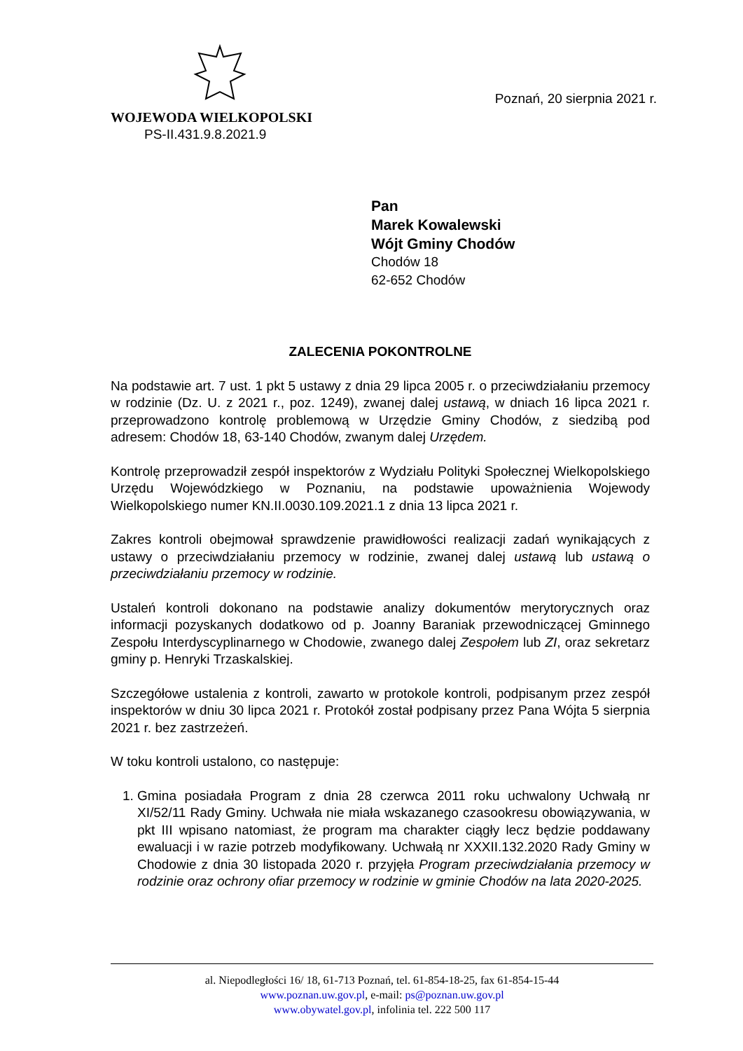Poznań, 20 sierpnia 2021 r.
WOJEWODA WIELKOPOLSKI
PS-II.431.9.8.2021.9
Pan
Marek Kowalewski
Wójt Gminy Chodów
Chodów 18
62-652 Chodów
ZALECENIA POKONTROLNE
Na podstawie art. 7 ust. 1 pkt 5 ustawy z dnia 29 lipca 2005 r. o przeciwdziałaniu przemocy w rodzinie (Dz. U. z 2021 r., poz. 1249), zwanej dalej ustawą, w dniach 16 lipca 2021 r. przeprowadzono kontrolę problemową w Urzędzie Gminy Chodów, z siedzibą pod adresem: Chodów 18, 63-140 Chodów, zwanym dalej Urzędem.
Kontrolę przeprowadził zespół inspektorów z Wydziału Polityki Społecznej Wielkopolskiego Urzędu Wojewódzkiego w Poznaniu, na podstawie upoważnienia Wojewody Wielkopolskiego numer KN.II.0030.109.2021.1 z dnia 13 lipca 2021 r.
Zakres kontroli obejmował sprawdzenie prawidłowości realizacji zadań wynikających z ustawy o przeciwdziałaniu przemocy w rodzinie, zwanej dalej ustawą lub ustawą o przeciwdziałaniu przemocy w rodzinie.
Ustaleń kontroli dokonano na podstawie analizy dokumentów merytorycznych oraz informacji pozyskanych dodatkowo od p. Joanny Baraniak przewodniczącej Gminnego Zespołu Interdyscyplinarnego w Chodowie, zwanego dalej Zespołem lub ZI, oraz sekretarz gminy p. Henryki Trzaskalskiej.
Szczegółowe ustalenia z kontroli, zawarto w protokole kontroli, podpisanym przez zespół inspektorów w dniu 30 lipca 2021 r. Protokół został podpisany przez Pana Wójta 5 sierpnia 2021 r. bez zastrzeżeń.
W toku kontroli ustalono, co następuje:
1. Gmina posiadała Program z dnia 28 czerwca 2011 roku uchwalony Uchwałą nr XI/52/11 Rady Gminy. Uchwała nie miała wskazanego czasookresu obowiązywania, w pkt III wpisano natomiast, że program ma charakter ciągły lecz będzie poddawany ewaluacji i w razie potrzeb modyfikowany. Uchwałą nr XXXII.132.2020 Rady Gminy w Chodowie z dnia 30 listopada 2020 r. przyjęła Program przeciwdziałania przemocy w rodzinie oraz ochrony ofiar przemocy w rodzinie w gminie Chodów na lata 2020-2025.
al. Niepodległości 16/ 18, 61-713 Poznań, tel. 61-854-18-25, fax 61-854-15-44
www.poznan.uw.gov.pl, e-mail: ps@poznan.uw.gov.pl
www.obywatel.gov.pl, infolinia tel. 222 500 117